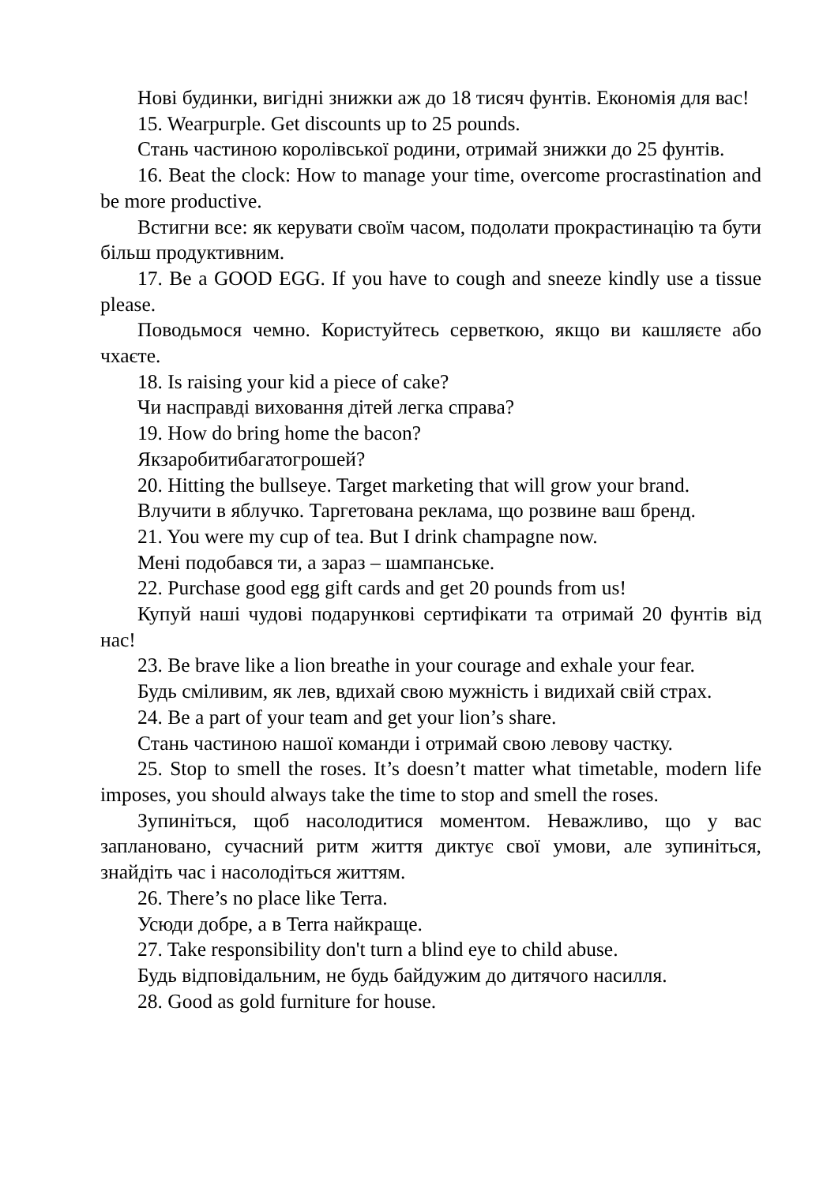Нові будинки, вигідні знижки аж до 18 тисяч фунтів. Економія для вас!
15. Wearpurple. Get discounts up to 25 pounds.
Стань частиною королівської родини, отримай знижки до 25 фунтів.
16. Beat the clock: How to manage your time, overcome procrastination and be more productive.
Встигни все: як керувати своїм часом, подолати прокрастинацію та бути більш продуктивним.
17. Be a GOOD EGG. If you have to cough and sneeze kindly use a tissue please.
Поводьмося чемно. Користуйтесь серветкою, якщо ви кашляєте або чхаєте.
18. Is raising your kid a piece of cake?
Чи насправді виховання дітей легка справа?
19. How do bring home the bacon?
Якзаробитибагатогрошей?
20. Hitting the bullseye. Target marketing that will grow your brand.
Влучити в яблучко. Таргетована реклама, що розвине ваш бренд.
21. You were my cup of tea. But I drink champagne now.
Мені подобався ти, а зараз – шампанське.
22. Purchase good egg gift cards and get 20 pounds from us!
Купуй наші чудові подарункові сертифікати та отримай 20 фунтів від нас!
23. Be brave like a lion breathe in your courage and exhale your fear.
Будь сміливим, як лев, вдихай свою мужність і видихай свій страх.
24. Be a part of your team and get your lion’s share.
Стань частиною нашої команди і отримай свою левову частку.
25. Stop to smell the roses. It’s doesn’t matter what timetable, modern life imposes, you should always take the time to stop and smell the roses.
Зупиніться, щоб насолодитися моментом. Неважливо, що у вас заплановано, сучасний ритм життя диктує свої умови, але зупиніться, знайдіть час і насолодіться життям.
26. There’s no place like Terra.
Усюди добре, а в Terra найкраще.
27. Take responsibility don't turn a blind eye to child abuse.
Будь відповідальним, не будь байдужим до дитячого насилля.
28. Good as gold furniture for house.